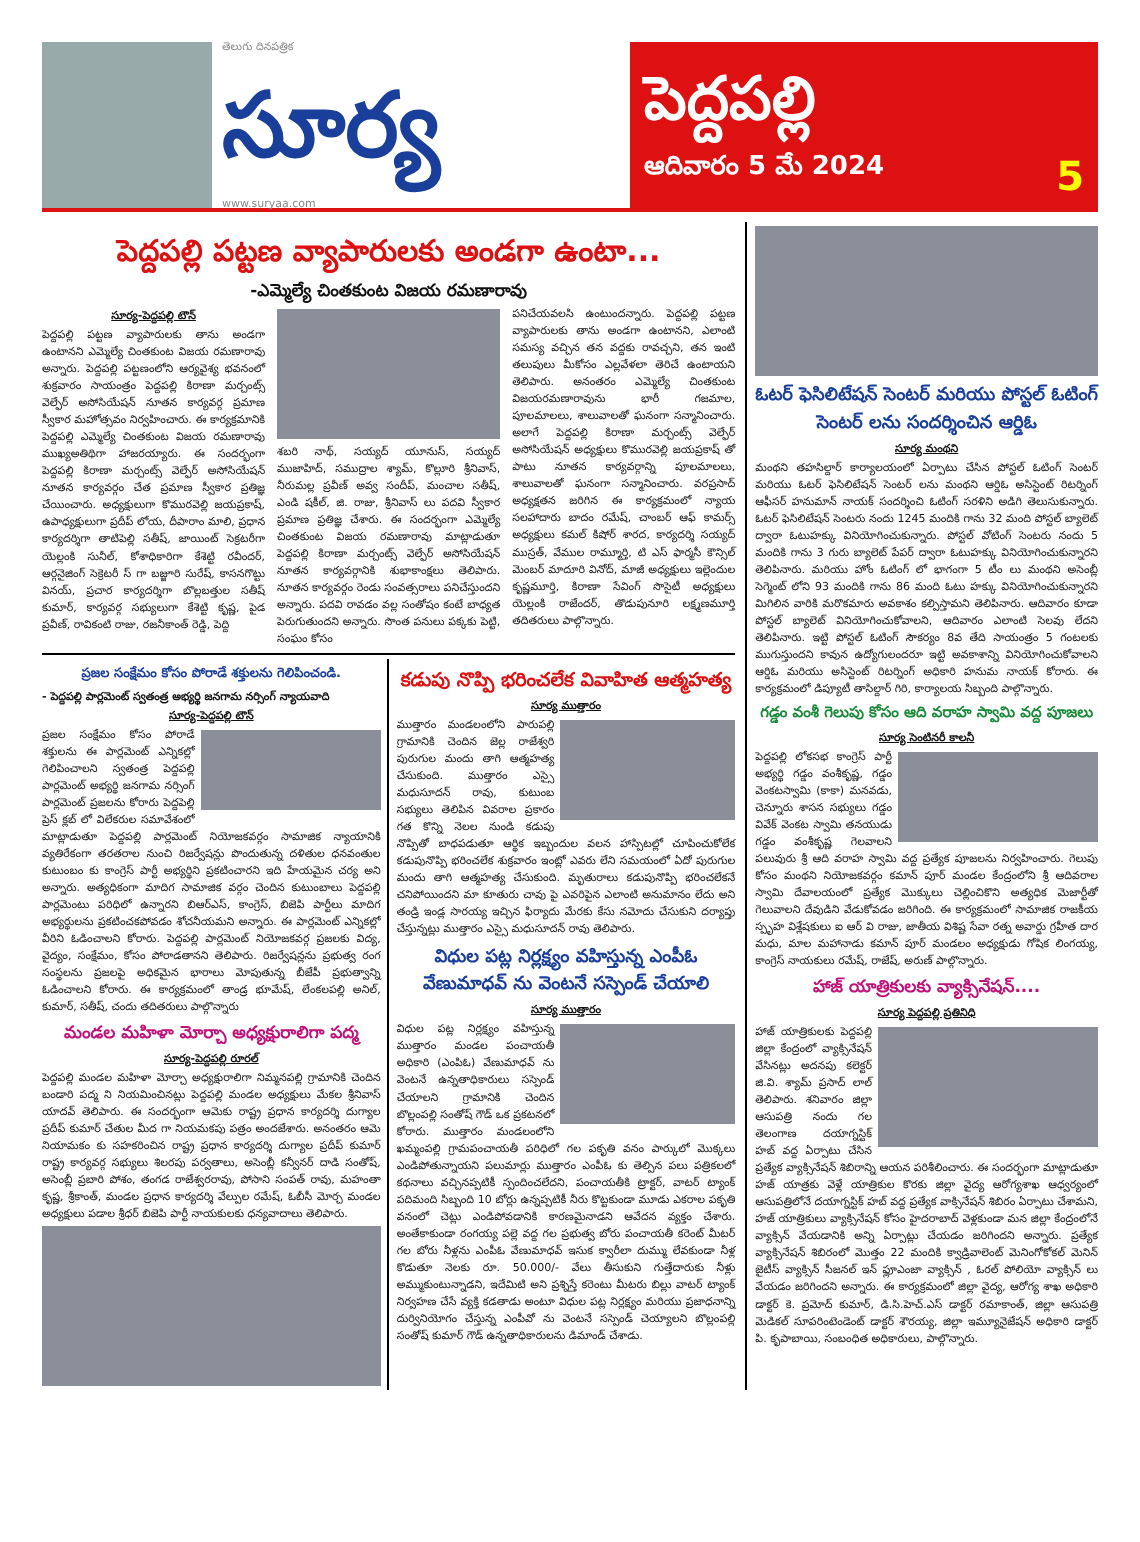తెలుగు దినపత్రిక
సూర్య
www.suryaa.com
పెద్దపల్లి
ఆదివారం 5 మే 2024 5
పెద్దపల్లి పట్టణ వ్యాపారులకు అండగా ఉంటా...
-ఎమ్మెల్యే చింతకుంట విజయ రమణారావు
సూర్య-పెద్దపల్లి టౌన్
పెద్దపల్లి పట్టణ వ్యాపారులకు తాను అండగా ఉంటానని ఎమ్మెల్యే చింతకుంట విజయ రమణారావు అన్నారు. పెద్దపల్లి పట్టణంలోని ఆర్యవైశ్య భవనంలో శుక్రవారం సాయంత్రం పెద్దపల్లి కిరాణా మర్చంట్స్ వెల్ఫేర్ అసోసియేషన్ నూతన కార్యవర్గ ప్రమాణ స్వీకార మహోత్సవం నిర్వహించారు. ఈ కార్యక్రమానికి పెద్దపల్లి ఎమ్మెల్యే చింతకుంట విజయ రమణారావు ముఖ్యఅతిథిగా హాజరయ్యారు. ఈ సందర్భంగా పెద్దపల్లి కిరాణా మర్చంట్స్ వెల్ఫేర్ అసోసియేషన్ నూతన కార్యవర్గం చేత ప్రమాణ స్వీకార ప్రతిజ్ఞ చేయించారు. అధ్యక్షులుగా కొమురవెల్లి జయప్రకాష్, ఉపాధ్యక్షులుగా ప్రదీప్ లోయ, దీపారాం మాలి, ప్రధాన కార్యదర్శిగా తాటిపెల్లి సతీష్, జాయింట్ సెక్రటరీగా యెల్లంకి సునీల్, కోశాధికారిగా కేశెట్టి రవీందర్, ఆర్గనైజింగ్ సెక్రెటరీ స్ గా బజ్జూరి సురేష్, కాసనగొట్టు వినయ్, ప్రచార కార్యదర్శిగా బొల్లబత్తుల సతీష్ కుమార్, కార్యవర్గ సభ్యులుగా కేశెట్టి కృష్ణ, పైడ ప్రవీణ్, రావికంటి రాజు, రజనీకాంత్ రెడ్డి, పెద్ది
శబరి నాథ్, సయ్యద్ యూనుస్, సయ్యద్ ముజాహిద్, సముద్రాల శ్యామ్, కొల్లూరి శ్రీనివాస్, నీరుమల్ల ప్రవీణ్ అవ్వ సందీప్, మంచాల సతీష్, ఎండి షకీల్, జి. రాజు, శ్రీనివాస్ లు పదవి స్వీకార ప్రమాణ ప్రతిజ్ఞ చేశారు. ఈ సందర్భంగా ఎమ్మెల్యే చింతకుంట విజయ రమణారావు మాట్లాడుతూ పెద్దపల్లి కిరాణా మర్చంట్స్ వెల్ఫేర్ అసోసియేషన్ నూతన కార్యవర్గానికి శుభాకాంక్షలు తెలిపారు. నూతన కార్యవర్గం రెండు సంవత్సరాలు పనిచేస్తుందని అన్నారు. పదవి రావడం వల్ల సంతోషం కంటే బాధ్యత పెరుగుతుందని అన్నారు. సొంత పనులు పక్కకు పెట్టి, సంఘం కోసం
పనిచేయవలసి ఉంటుందన్నారు. పెద్దపల్లి పట్టణ వ్యాపారులకు తాను అండగా ఉంటానని, ఎలాంటి సమస్య వచ్చిన తన వద్దకు రావచ్చని, తన ఇంటి తలుపులు మీకోసం ఎల్లవేళలా తెరిచే ఉంటాయని తెలిపారు. అనంతరం ఎమ్మెల్యే చింతకుంట విజయరమణారావును భారీ గజమాల, పూలమాలలు, శాలువాలతో ఘనంగా సన్మానించారు. అలాగే పెద్దపల్లి కిరాణా మర్చంట్స్ వెల్ఫేర్ అసోసియేషన్ అధ్యక్షులు కొమురవెల్లి జయప్రకాష్ తో పాటు నూతన కార్యవర్గాన్ని పూలమాలలు, శాలువాలతో ఘనంగా సన్మానించారు. వరప్రసాద్ అధ్యక్షతన జరిగిన ఈ కార్యక్రమంలో న్యాయ సలహాదారు బాదం రమేష్, చాంబర్ ఆఫ్ కామర్స్ అధ్యక్షులు కమల్ కిషోర్ శారద, కార్యదర్శి సయ్యద్ ముస్రత్, వేముల రామ్మూర్తి, టి ఎస్ ఫార్మసీ కౌన్సిల్ మెంబర్ మాదూరి వినోద్, మాజీ అధ్యక్షులు ఇల్లెందుల కృష్ణమూర్తి, కిరాణా సేవింగ్ సొసైటీ అధ్యక్షులు యెల్లంకి రాజేందర్, తొడుపునూరి లక్ష్మణమూర్తి తదితరులు పాల్గొన్నారు.
ప్రజల సంక్షేమం కోసం పోరాడే శక్తులను గెలిపించండి.
- పెద్దపల్లి పార్లమెంట్ స్వతంత్ర అభ్యర్థి జనగామ నర్సింగ్ న్యాయవాది
సూర్య-పెద్దపల్లి టౌన్
ప్రజల సంక్షేమం కోసం పోరాడే శక్తులను ఈ పార్లమెంట్ ఎన్నికల్లో గెలిపించాలని స్వతంత్ర పెద్దపల్లి పార్లమెంట్ అభ్యర్థి జనగామ నర్సింగ్ పార్లమెంట్ ప్రజలను కోరారు పెద్దపెల్లి ప్రెస్ క్లబ్ లో విలేకరుల సమావేశంలో మాట్లాడుతూ పెద్దపల్లి పార్లమెంట్ నియోజకవర్గం సామాజిక న్యాయానికి వ్యతిరేకంగా తరతరాల నుంచి రిజర్వేషన్లు పొందుతున్న దళితుల ధనవంతుల కుటుంబం కు కాంగ్రెస్ పార్టీ అభ్యర్థిని ప్రకటించారని ఇది హేయమైన చర్య అని అన్నారు. అత్యధికంగా మాదిగ సామాజిక వర్గం చెందిన కుటుంబాలు పెద్దపల్లి పార్లమెంటు పరిధిలో ఉన్నారని బిఆర్ఎస్, కాంగ్రెస్, బిజెపి పార్టీలు మాదిగ అభ్యర్థులను ప్రకటించకపోవడం శోచనీయమని అన్నారు. ఈ పార్లమెంట్ ఎన్నికల్లో వీరిని ఓడించాలని కోరారు. పెద్దపల్లి పార్లమెంట్ నియోజకవర్గ ప్రజలకు విద్య, వైద్యం, సంక్షేమం, కోసం పోరాడతానని తెలిపారు. రిజర్వేషన్లను ప్రభుత్వ రంగ సంస్థలను ప్రజలపై అధికమైన భారాలు మోపుతున్న బీజేపీ ప్రభుత్వాన్ని ఓడించాలని కోరారు. ఈ కార్యక్రమంలో తాండ్ర భూమేష్, లేంకలపల్లి అనిల్, కుమార్, సతీష్, చందు తదితరులు పాల్గొన్నారు
మండల మహిళా మోర్చా అధ్యక్షురాలిగా పద్మ
సూర్య-పెద్దపల్లి రూరల్
పెద్దపల్లి మండల మహిళా మోర్చా అధ్యక్షురాలిగా నిమ్మనపల్లి గ్రామానికి చెందిన బండారి పద్మ ని నియమించినట్లు పెద్దపల్లి మండల అధ్యక్షులు మేకల శ్రీనివాస్ యాదవ్ తెలిపారు. ఈ సందర్భంగా ఆమెకు రాష్ట్ర ప్రధాన కార్యదర్శి దుగ్యాల ప్రదీప్ కుమార్ చేతుల మీద గా నియమకపు పత్రం అందజేశారు. అనంతరం ఆమె నియామకం కు సహకరించిన రాష్ట్ర ప్రధాన కార్యదర్శి దుగ్యాల ప్రదీప్ కుమార్ రాష్ట్ర కార్యవర్గ సభ్యులు శిలరపు పర్వతాలు, అసెంబ్లీ కన్వీనర్ దాడి సంతోష్, అసెంబ్లీ ప్రబారి పోశం, తంగడ రాజేశ్వరరావు, పోసాని సంపత్ రావు, మహంతా కృష్ణ, శ్రీకాంత్, మండల ప్రధాన కార్యదర్శి వేల్పుల రమేష్, ఓబీసీ మోర్చ మండల అధ్యక్షులు పడాల శ్రీధర్ బిజెపి పార్టీ నాయకులకు ధన్యవాదాలు తెలిపారు.
కడుపు నొప్పి భరించలేక వివాహిత ఆత్మహత్య
సూర్య ముత్తారం
ముత్తారం మండలంలోని పారుపల్లి గ్రామానికి చెందిన జెల్ల రాజేశ్వరి పురుగుల మందు తాగి ఆత్మహత్య చేసుకుంది. ముత్తారం ఎస్సై మధుసూదన్ రావు, కుటుంబ సభ్యులు తెలిపిన వివరాల ప్రకారం గత కొన్ని నెలల నుండి కడుపు నొప్పితో బాధపడుతూ ఆర్థిక ఇబ్బందుల వలన హాస్పిటల్లో చూపించుకోలేక కడుపునొప్పి భరించలేక శుక్రవారం ఇంట్లో ఎవరు లేని సమయంలో ఏదో పురుగుల మందు తాగి ఆత్మహత్య చేసుకుంది. మృతురాలు కడుపునొప్పి భరించలేకనే చనిపోయిందని మా కూతురు చావు పై ఎవరిపైన ఎలాంటి అనుమానం లేదు అని తండ్రి ఇండ్ల సారయ్య ఇచ్చిన ఫిర్యాదు మేరకు కేసు నమోదు చేసుకుని దర్యాప్తు చేస్తున్నట్లు ముత్తారం ఎస్సై మధుసూదన్ రావు తెలిపారు.
విధుల పట్ల నిర్లక్ష్యం వహిస్తున్న ఎంపీఓ వేణుమాధవ్ ను వెంటనే సస్పెండ్ చేయాలి
సూర్య ముత్తారం
విధుల పట్ల నిర్లక్ష్యం వహిస్తున్న ముత్తారం మండల పంచాయతీ అధికారి (ఎంపిఓ) వేణుమాధవ్ ను వెంటనే ఉన్నతాధికారులు సస్పెండ్ చేయాలని గ్రామానికి చెందిన బొల్లంపల్లి సంతోష్ గౌడ్ ఒక ప్రకటనలో కోరారు. ముత్తారం మండలంలోని ఖమ్మంపల్లి గ్రామపంచాయతీ పరిధిలో గల పకృతి వనం పార్కులో మొక్కలు ఎండిపోతున్నాయని పలుమార్లు ముత్తారం ఎంపీఓ కు తెల్పిన పలు పత్రికలలో కథనాలు వచ్చినప్పటికీ స్పందించలేదని, పంచాయతీకి ట్రాక్టర్, వాటర్ ట్యాంక్ పదిమంది సిబ్బంది 10 బోర్లు ఉన్నప్పటికీ నీరు కొట్టకుండా మూడు ఎకరాల పకృతి వనంలో చెట్లు ఎండిపోవడానికి కారణమైనాడని ఆవేదన వ్యక్తం చేశారు. అంతేకాకుండా రంగయ్య పల్లె వద్ద గల ప్రభుత్వ బోరు పంచాయతీ కరెంట్ మీటర్ గల బోరు నీళ్లను ఎంపీఓ వేణుమాధవ్ ఇసుక క్వారీలా దుమ్ము లేవకుండా నీళ్ల కొడుతూ నెలకు రూ. 50.000/- వేలు తీసుకుని గుత్తేదారుకు నీళ్లు అమ్ముకుంటున్నాడని, ఇదేమిటి అని ప్రశ్నిస్తే కరెంటు మీటరు బిల్లు వాటర్ ట్యాంక్ నిర్వహణ చేసే వ్యక్తి కడతాడు అంటూ విధుల పట్ల నిర్లక్ష్యం మరియు ప్రజాధనాన్ని దుర్వినియోగం చేస్తున్న ఎంపీవో ను వెంటనే సస్పెండ్ చెయ్యాలని బొల్లంపల్లి సంతోష్ కుమార్ గౌడ్ ఉన్నతాధికారులను డిమాండ్ చేశాడు.
ఓటర్ ఫెసిలిటేషన్ సెంటర్ మరియు పోస్టల్ ఓటింగ్ సెంటర్ లను సందర్శించిన ఆర్డిఓ
సూర్య మంథని
మంథని తహసిల్దార్ కార్యాలయంలో ఏర్పాటు చేసిన పోస్టల్ ఓటింగ్ సెంటర్ మరియు ఓటర్ ఫెసిలిటేషన్ సెంటర్ లను మంథని ఆర్డిఓ అసిస్టెంట్ రిటర్నింగ్ ఆఫీసర్ హనుమాన్ నాయక్ సందర్శించి ఓటింగ్ సరళిని అడిగి తెలుసుకున్నారు. ఓటర్ ఫెసిలిటేషన్ సెంటరు నందు 1245 మందికి గాను 32 మంది పోస్టల్ బ్యాలెట్ ద్వారా ఓటుహక్కు వినియోగించుకున్నారు. పోస్టల్ వోటింగ్ సెంటరు నందు 5 మందికి గాను 3 గురు బ్యాలెట్ పేపర్ ద్వారా ఓటుహక్కు వినియోగించుకున్నారని తెలిపినారు. మరియు హోం ఓటింగ్ లో భాగంగా 5 టీం లు మంథని అసెంబ్లీ సెగ్మెంట్ లోని 93 మందికి గాను 86 మంది ఓటు హక్కు వినియోగించుకున్నారని మిగిలిన వారికి మరొకమారు అవకాశం కల్పిస్తామని తెలిపినారు. ఆదివారం కూడా పోస్టల్ బ్యాలెట్ వినియోగించుకోవాలని, ఆదివారం ఎలాంటి సెలవు లేదని తెలిపినారు. ఇట్టి పోస్టల్ ఓటింగ్ సౌకర్యం 8వ తేది సాయంత్రం 5 గంటలకు ముగుస్తుందని కావున ఉద్యోగులందరూ ఇట్టి అవకాశాన్ని వినియోగించుకోవాలని ఆర్డిఓ మరియు అసిస్టెంట్ రిటర్నింగ్ అధికారి హనుమ నాయక్ కోరారు. ఈ కార్యక్రమంలో డిప్యూటీ తాసిల్దార్ గిరి, కార్యాలయ సిబ్బంది పాల్గొన్నారు.
గడ్డం వంశీ గెలుపు కోసం ఆది వరాహ స్వామి వద్ద పూజలు
సూర్య సెంటినరీ కాలనీ
పెద్దపల్లి లోకసభ కాంగ్రెస్ పార్టీ అభ్యర్థి గడ్డం వంశీకృష్ణ, గడ్డం వెంకటస్వామి (కాకా) మనవడు, చెన్నూరు శాసన సభ్యులు గడ్డం వివేక్ వెంకట స్వామి తనయుడు గడ్డం వంశీకృష్ణ గెలవాలని పలువురు శ్రీ ఆది వరాహ స్వామి వద్ద ప్రత్యేక పూజలను నిర్వహించారు. గెలుపు కోసం మంథని నియోజకవర్గం కమాన్ పూర్ మండల కేంద్రంలోని శ్రీ ఆదివరాల స్వామి దేవాలయంలో ప్రత్యేక మొక్కులు చెల్లించికొని అత్యధిక మెజార్టీతో గెలువాలని దేవుడిని వేడుకోవడం జరిగింది. ఈ కార్యక్రమంలో సామాజిక రాజకీయ స్పృహ విశ్లేషకులు ఐ ఆర్ వి రాజు, జాతీయ విశిష్ట సేవా రత్న అవార్డు గ్రహీత దార మధు, మాల మహానాడు కమాన్ పూర్ మండలం అధ్యక్షుడు గోషిక లింగయ్య, కాంగ్రెస్ నాయకులు రమేష్, రాజేష్, అరుణ్ పాల్గొన్నారు.
హాజ్ యాత్రికులకు వ్యాక్సినేషన్....
సూర్య పెద్దపల్లి ప్రతినిధి
హాజ్ యాత్రికులకు పెద్దపల్లి జిల్లా కేంద్రంలో వ్యాక్సినేషన్ వేసినట్లు అదనపు కలెక్టర్ జి.వి. శ్యామ్ ప్రసాద్ లాల్ తెలిపారు. శనివారం జిల్లా ఆసుపత్రి నందు గల తెలంగాణ దయాగ్నస్టిక్ హబ్ వద్ద ఏర్పాటు చేసిన ప్రత్యేక వ్యాక్సినేషన్ శిబిరాన్ని ఆయన పరిశీలించారు. ఈ సందర్భంగా మాట్లాడుతూ హజ్ యాత్రకు వెళ్లే యాత్రికుల కొరకు జిల్లా వైద్య ఆరోగ్యశాఖ ఆధ్వర్యంలో ఆసుపత్రిలోనే దయాగ్నస్టిక్ హబ్ వద్ద ప్రత్యేక వాక్సినేషన్ శిబిరం ఏర్పాటు చేశామని, హజ్ యాత్రికులు వ్యాక్సినేషన్ కోసం హైదరాబాద్ వెళ్లకుండా మన జిల్లా కేంద్రంలోనే వ్యాక్సిన్ వేయడానికి అన్ని ఏర్పాట్లు చేయడం జరిగిందని అన్నారు. ప్రత్యేక వ్యాక్సినేషన్ శిబిరంలో మొత్తం 22 మందికి క్వాడ్రివాలెంట్ మెనింగోకోకల్ మెనిన్ జైటీస్ వ్యాక్సిన్ సీజనల్ ఇన్ ఫ్లూఎంజా వ్యాక్సిన్ , ఓరల్ పోలియో వ్యాక్సిన్ లు వేయడం జరిగిందని అన్నారు. ఈ కార్యక్రమంలో జిల్లా వైద్య, ఆరోగ్య శాఖ అధికారి డాక్టర్ కె. ప్రమోద్ కుమార్, డి.సి.హెచ్.ఎస్ డాక్టర్ రమాకాంత్, జిల్లా ఆసుపత్రి మెడికల్ సూపరింటెండెంట్ డాక్టర్ శౌరయ్య, జిల్లా ఇమ్యూనైజేషన్ అధికారి డాక్టర్ పి. కృపాబాయి, సంబంధిత అధికారులు, పాల్గొన్నారు.